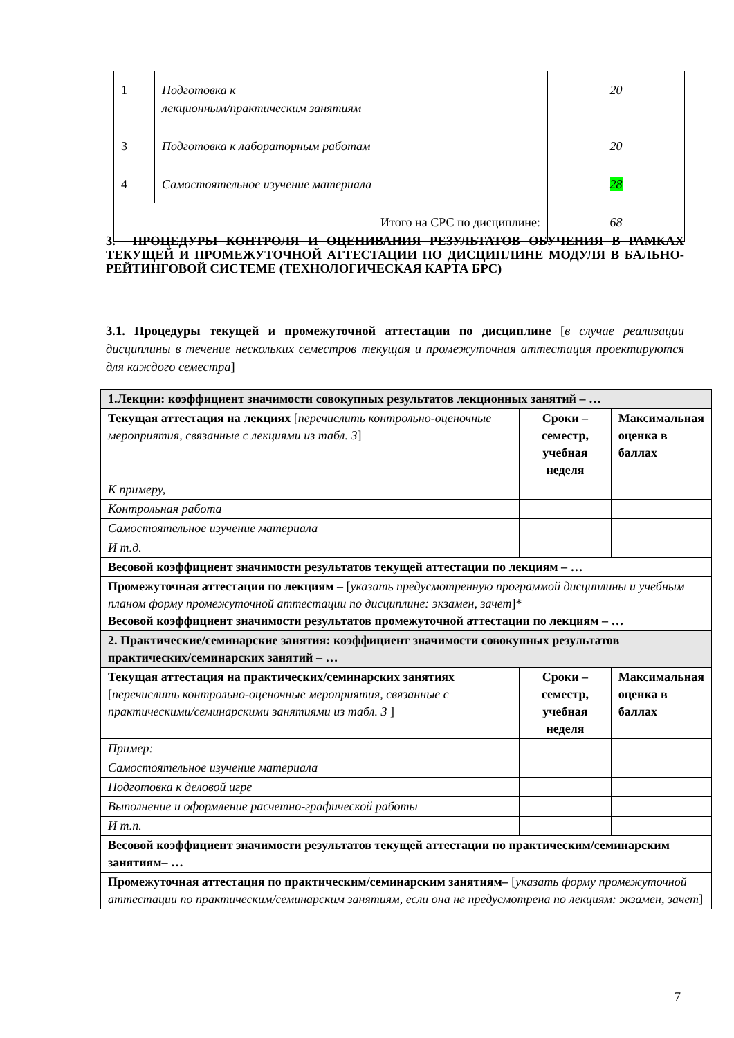| 1 | Подготовка к лекционным/практическим занятиям | | 20 |
| 3 | Подготовка к лабораторным работам | | 20 |
| 4 | Самостоятельное изучение материала | | 28 |
| Итого на СРС по дисциплине: | | | 68 |
3. ПРОЦЕДУРЫ КОНТРОЛЯ И ОЦЕНИВАНИЯ РЕЗУЛЬТАТОВ ОБУЧЕНИЯ В РАМКАХ ТЕКУЩЕЙ И ПРОМЕЖУТОЧНОЙ АТТЕСТАЦИИ ПО ДИСЦИПЛИНЕ МОДУЛЯ В БАЛЬНО-РЕЙТИНГОВОЙ СИСТЕМЕ (ТЕХНОЛОГИЧЕСКАЯ КАРТА БРС)
3.1. Процедуры текущей и промежуточной аттестации по дисциплине [в случае реализации дисциплины в течение нескольких семестров текущая и промежуточная аттестация проектируются для каждого семестра]
| 1.Лекции: коэффициент значимости совокупных результатов лекционных занятий – … | | |
| Текущая аттестация на лекциях [ перечислить контрольно-оценочные мероприятия, связанные с лекциями из табл. 3 ] | Сроки – семестр, учебная неделя | Максимальная оценка в баллах |
| К примеру, | | |
| Контрольная работа | | |
| Самостоятельное изучение материала | | |
| И т.д. | | |
| Весовой коэффициент значимости результатов текущей аттестации по лекциям – … | | |
| Промежуточная аттестация по лекциям – [ указать предусмотренную программой дисциплины и учебным планом форму промежуточной аттестации по дисциплине: экзамен, зачет ]* Весовой коэффициент значимости результатов промежуточной аттестации по лекциям – … | | |
| 2. Практические/семинарские занятия: коэффициент значимости совокупных результатов практических/семинарских занятий – … | | |
| Текущая аттестация на практических/семинарских занятиях [ перечислить контрольно-оценочные мероприятия, связанные с практическими/семинарскими занятиями из табл. 3 ] | Сроки – семестр, учебная неделя | Максимальная оценка в баллах |
| Пример: | | |
| Самостоятельное изучение материала | | |
| Подготовка к деловой игре | | |
| Выполнение и оформление расчетно-графической работы | | |
| И т.п. | | |
| Весовой коэффициент значимости результатов текущей аттестации по практическим/семинарским занятиям– … | | |
| Промежуточная аттестация по практическим/семинарским занятиям– [ указать форму промежуточной аттестации по практическим/семинарским занятиям, если она не предусмотрена по лекциям: экзамен, зачет ] | | |
7